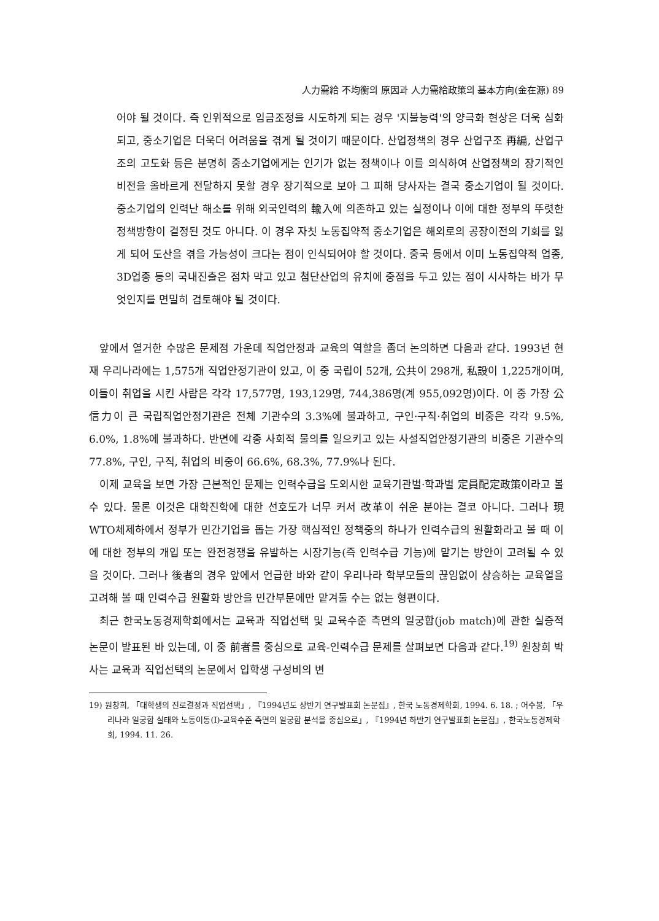人力需給 不均衡의 原因과 人力需給政策의 基本方向(金在源) 89
어야 될 것이다. 즉 인위적으로 임금조정을 시도하게 되는 경우 '지불능력'의 양극화 현상은 더욱 심화되고, 중소기업은 더욱더 어려움을 겪게 될 것이기 때문이다. 산업정책의 경우 산업구조 再編, 산업구조의 고도화 등은 분명히 중소기업에게는 인기가 없는 정책이나 이를 의식하여 산업정책의 장기적인 비전을 올바르게 전달하지 못할 경우 장기적으로 보아 그 피해 당사자는 결국 중소기업이 될 것이다. 중소기업의 인력난 해소를 위해 외국인력의 輸入에 의존하고 있는 실정이나 이에 대한 정부의 뚜렷한 정책방향이 결정된 것도 아니다. 이 경우 자칫 노동집약적 중소기업은 해외로의 공장이전의 기회를 잃게 되어 도산을 겪을 가능성이 크다는 점이 인식되어야 할 것이다. 중국 등에서 이미 노동집약적 업종, 3D업종 등의 국내진출은 점차 막고 있고 첨단산업의 유치에 중점을 두고 있는 점이 시사하는 바가 무엇인지를 면밀히 검토해야 될 것이다.
앞에서 열거한 수많은 문제점 가운데 직업안정과 교육의 역할을 좀더 논의하면 다음과 같다. 1993년 현재 우리나라에는 1,575개 직업안정기관이 있고, 이 중 국립이 52개, 公共이 298개, 私設이 1,225개이며, 이들이 취업을 시킨 사람은 각각 17,577명, 193,129명, 744,386명(계 955,092명)이다. 이 중 가장 公信力이 큰 국립직업안정기관은 전체 기관수의 3.3%에 불과하고, 구인·구직·취업의 비중은 각각 9.5%, 6.0%, 1.8%에 불과하다. 반면에 각종 사회적 물의를 일으키고 있는 사설직업안정기관의 비중은 기관수의 77.8%, 구인, 구직, 취업의 비중이 66.6%, 68.3%, 77.9%나 된다.
이제 교육을 보면 가장 근본적인 문제는 인력수급을 도외시한 교육기관별·학과별 定員配定政策이라고 볼 수 있다. 물론 이것은 대학진학에 대한 선호도가 너무 커서 改革이 쉬운 분야는 결코 아니다. 그러나 現 WTO체제하에서 정부가 민간기업을 돕는 가장 핵심적인 정책중의 하나가 인력수급의 원활화라고 볼 때 이에 대한 정부의 개입 또는 완전경쟁을 유발하는 시장기능(즉 인력수급 기능)에 맡기는 방안이 고려될 수 있을 것이다. 그러나 後者의 경우 앞에서 언급한 바와 같이 우리나라 학부모들의 끊임없이 상승하는 교육열을 고려해 볼 때 인력수급 원활화 방안을 민간부문에만 맡겨둘 수는 없는 형편이다.
최근 한국노동경제학회에서는 교육과 직업선택 및 교육수준 측면의 일궁합(job match)에 관한 실증적 논문이 발표된 바 있는데, 이 중 前者를 중심으로 교육-인력수급 문제를 살펴보면 다음과 같다.<sup>19)</sup> 원창희 박사는 교육과 직업선택의 논문에서 입학생 구성비의 변
19) 원창희, 「대학생의 진로결정과 직업선택」, 『1994년도 상반기 연구발표회 논문집』, 한국 노동경제학회, 1994. 6. 18. ; 어수봉, 「우리나라 일궁합 실태와 노동이동(Ⅰ)-교육수준 측면의 일궁합 분석을 중심으로」, 『1994년 하반기 연구발표회 논문집』, 한국노동경제학회, 1994. 11. 26.